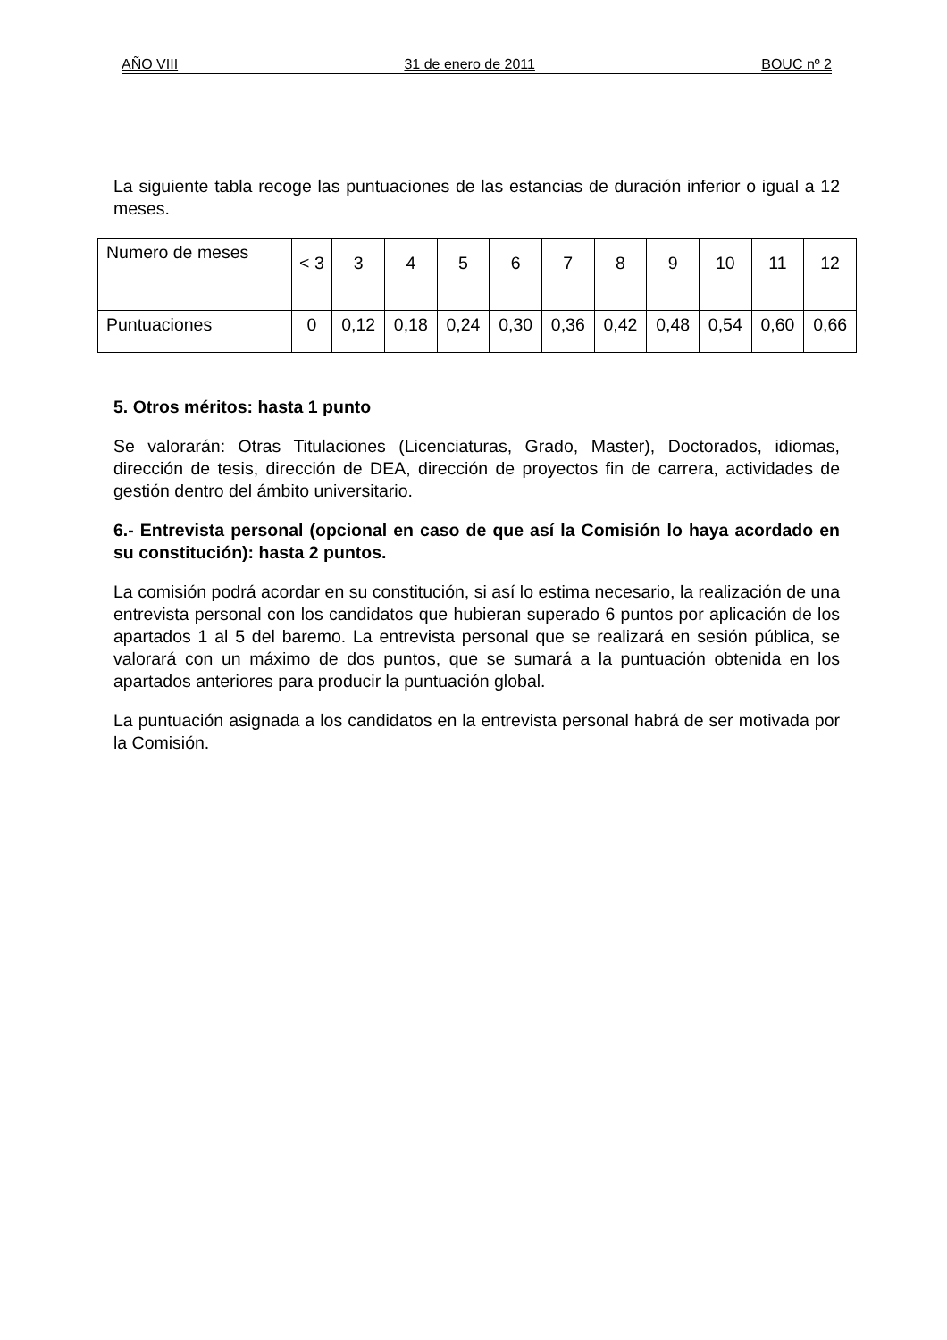AÑO VIII 31 de enero de 2011 BOUC nº 2
La siguiente tabla recoge las puntuaciones de las estancias de duración inferior o igual a 12 meses.
| Numero de meses | < 3 | 3 | 4 | 5 | 6 | 7 | 8 | 9 | 10 | 11 | 12 |
| Puntuaciones | 0 | 0,12 | 0,18 | 0,24 | 0,30 | 0,36 | 0,42 | 0,48 | 0,54 | 0,60 | 0,66 |
5. Otros méritos: hasta 1 punto
Se valorarán: Otras Titulaciones (Licenciaturas, Grado, Master), Doctorados, idiomas, dirección de tesis, dirección de DEA, dirección de proyectos fin de carrera, actividades de gestión dentro del ámbito universitario.
6.- Entrevista personal (opcional en caso de que así la Comisión lo haya acordado en su constitución): hasta 2 puntos.
La comisión podrá acordar en su constitución, si así lo estima necesario, la realización de una entrevista personal con los candidatos que hubieran superado 6 puntos por aplicación de los apartados 1 al 5 del baremo. La entrevista personal que se realizará en sesión pública, se valorará con un máximo de dos puntos, que se sumará a la puntuación obtenida en los apartados anteriores para producir la puntuación global.
La puntuación asignada a los candidatos en la entrevista personal habrá de ser motivada por la Comisión.